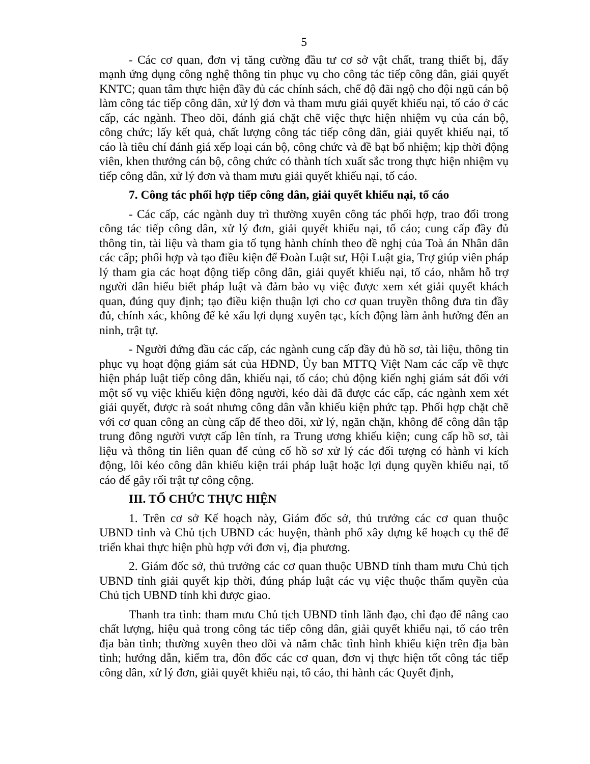5
- Các cơ quan, đơn vị tăng cường đầu tư cơ sở vật chất, trang thiết bị, đẩy mạnh ứng dụng công nghệ thông tin phục vụ cho công tác tiếp công dân, giải quyết KNTC; quan tâm thực hiện đầy đủ các chính sách, chế độ đãi ngộ cho đội ngũ cán bộ làm công tác tiếp công dân, xử lý đơn và tham mưu giải quyết khiếu nại, tố cáo ở các cấp, các ngành. Theo dõi, đánh giá chặt chẽ việc thực hiện nhiệm vụ của cán bộ, công chức; lấy kết quả, chất lượng công tác tiếp công dân, giải quyết khiếu nại, tố cáo là tiêu chí đánh giá xếp loại cán bộ, công chức và đề bạt bổ nhiệm; kịp thời động viên, khen thưởng cán bộ, công chức có thành tích xuất sắc trong thực hiện nhiệm vụ tiếp công dân, xử lý đơn và tham mưu giải quyết khiếu nại, tố cáo.
7. Công tác phối hợp tiếp công dân, giải quyết khiếu nại, tố cáo
- Các cấp, các ngành duy trì thường xuyên công tác phối hợp, trao đổi trong công tác tiếp công dân, xử lý đơn, giải quyết khiếu nại, tố cáo; cung cấp đầy đủ thông tin, tài liệu và tham gia tố tụng hành chính theo đề nghị của Toà án Nhân dân các cấp; phối hợp và tạo điều kiện để Đoàn Luật sư, Hội Luật gia, Trợ giúp viên pháp lý tham gia các hoạt động tiếp công dân, giải quyết khiếu nại, tố cáo, nhằm hỗ trợ người dân hiểu biết pháp luật và đảm bảo vụ việc được xem xét giải quyết khách quan, đúng quy định; tạo điều kiện thuận lợi cho cơ quan truyền thông đưa tin đầy đủ, chính xác, không để kẻ xấu lợi dụng xuyên tạc, kích động làm ảnh hưởng đến an ninh, trật tự.
- Người đứng đầu các cấp, các ngành cung cấp đầy đủ hồ sơ, tài liệu, thông tin phục vụ hoạt động giám sát của HĐND, Ủy ban MTTQ Việt Nam các cấp về thực hiện pháp luật tiếp công dân, khiếu nại, tố cáo; chủ động kiến nghị giám sát đối với một số vụ việc khiếu kiện đông người, kéo dài đã được các cấp, các ngành xem xét giải quyết, được rà soát nhưng công dân vẫn khiếu kiện phức tạp. Phối hợp chặt chẽ với cơ quan công an cùng cấp để theo dõi, xử lý, ngăn chặn, không để công dân tập trung đông người vượt cấp lên tỉnh, ra Trung ương khiếu kiện; cung cấp hồ sơ, tài liệu và thông tin liên quan để củng cố hồ sơ xử lý các đối tượng có hành vi kích động, lôi kéo công dân khiếu kiện trái pháp luật hoặc lợi dụng quyền khiếu nại, tố cáo để gây rối trật tự công cộng.
III. TỔ CHỨC THỰC HIỆN
1. Trên cơ sở Kế hoạch này, Giám đốc sở, thủ trưởng các cơ quan thuộc UBND tỉnh và Chủ tịch UBND các huyện, thành phố xây dựng kế hoạch cụ thể để triển khai thực hiện phù hợp với đơn vị, địa phương.
2. Giám đốc sở, thủ trưởng các cơ quan thuộc UBND tỉnh tham mưu Chủ tịch UBND tỉnh giải quyết kịp thời, đúng pháp luật các vụ việc thuộc thẩm quyền của Chủ tịch UBND tỉnh khi được giao.
Thanh tra tỉnh: tham mưu Chủ tịch UBND tỉnh lãnh đạo, chỉ đạo để nâng cao chất lượng, hiệu quả trong công tác tiếp công dân, giải quyết khiếu nại, tố cáo trên địa bàn tỉnh; thường xuyên theo dõi và nắm chắc tình hình khiếu kiện trên địa bàn tỉnh; hướng dẫn, kiểm tra, đôn đốc các cơ quan, đơn vị thực hiện tốt công tác tiếp công dân, xử lý đơn, giải quyết khiếu nại, tố cáo, thi hành các Quyết định,